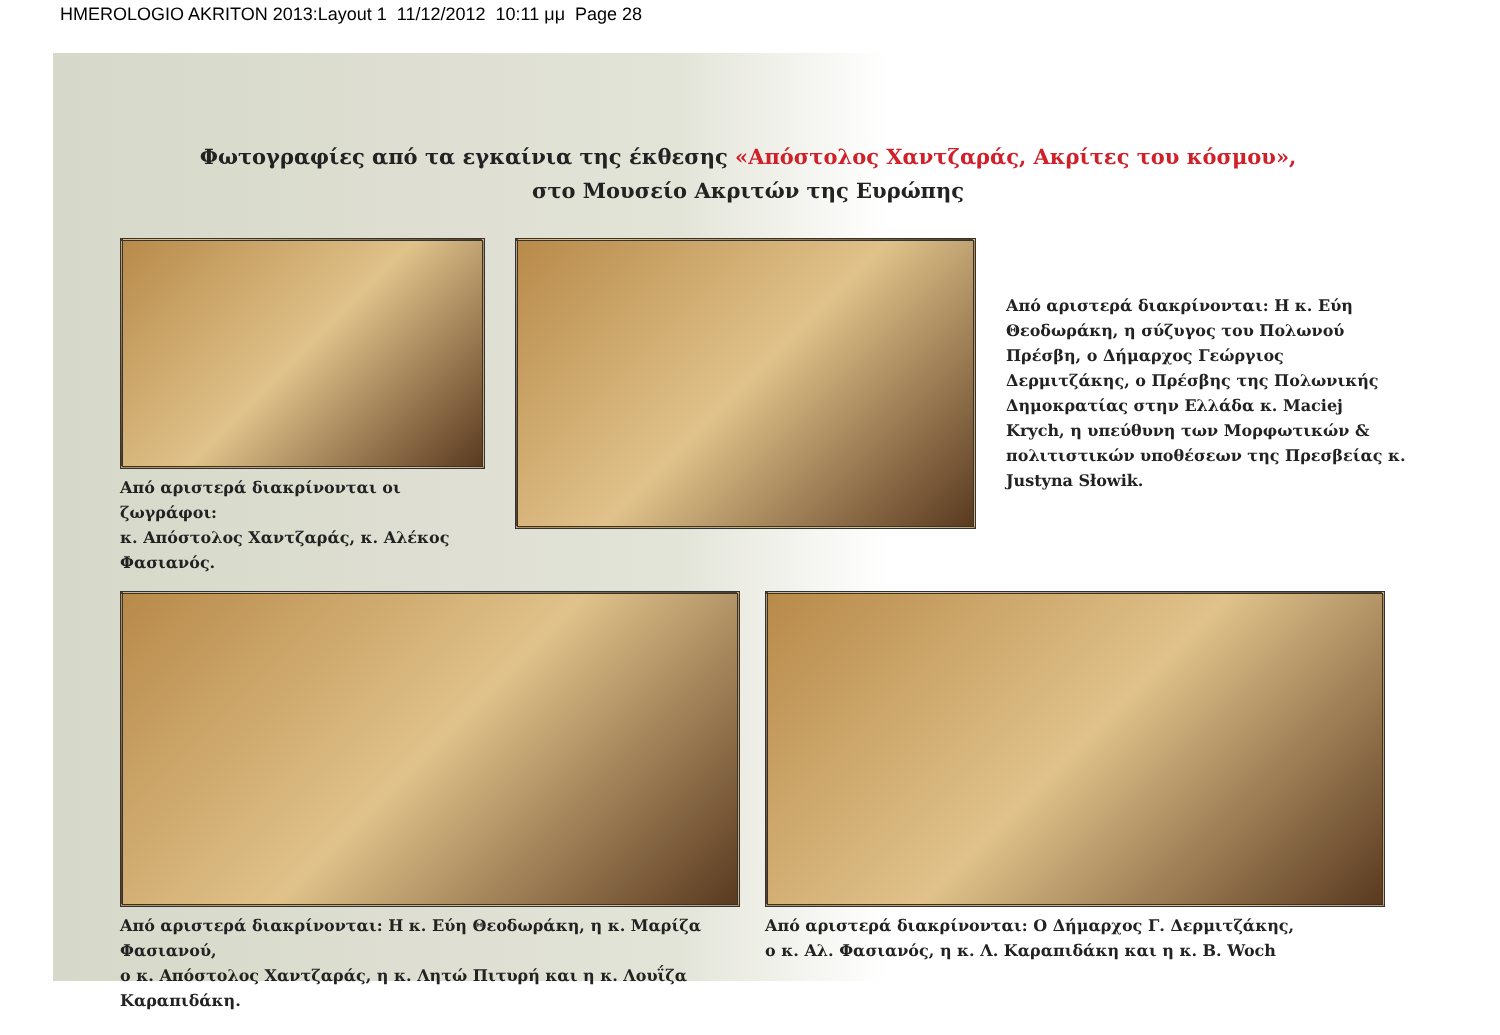HMEROLOGIO AKRITON 2013:Layout 1 11/12/2012 10:11 μμ Page 28
Φωτογραφίες από τα εγκαίνια της έκθεσης «Απόστολος Χαντζαράς, Ακρίτες του κόσμου»,
στο Μουσείο Ακριτών της Ευρώπης
Από αριστερά διακρίνονται οι ζωγράφοι:
κ. Απόστολος Χαντζαράς, κ. Αλέκος Φασιανός.
Από αριστερά διακρίνονται: Η κ. Εύη Θεοδωράκη, η σύζυγος του Πολωνού Πρέσβη, ο Δήμαρχος Γεώργιος Δερμιτζάκης, ο Πρέσβης της Πολωνικής Δημοκρατίας στην Ελλάδα κ. Maciej Krych, η υπεύθυνη των Μορφωτικών & πολιτιστικών υποθέσεων της Πρεσβείας κ. Justyna Słowik.
Από αριστερά διακρίνονται: Η κ. Εύη Θεοδωράκη, η κ. Μαρίζα Φασιανού,
ο κ. Απόστολος Χαντζαράς, η κ. Λητώ Πιτυρή και η κ. Λουΐζα Καραπιδάκη.
Από αριστερά διακρίνονται: Ο Δήμαρχος Γ. Δερμιτζάκης,
ο κ. Αλ. Φασιανός, η κ. Λ. Καραπιδάκη και η κ. Β. Woch